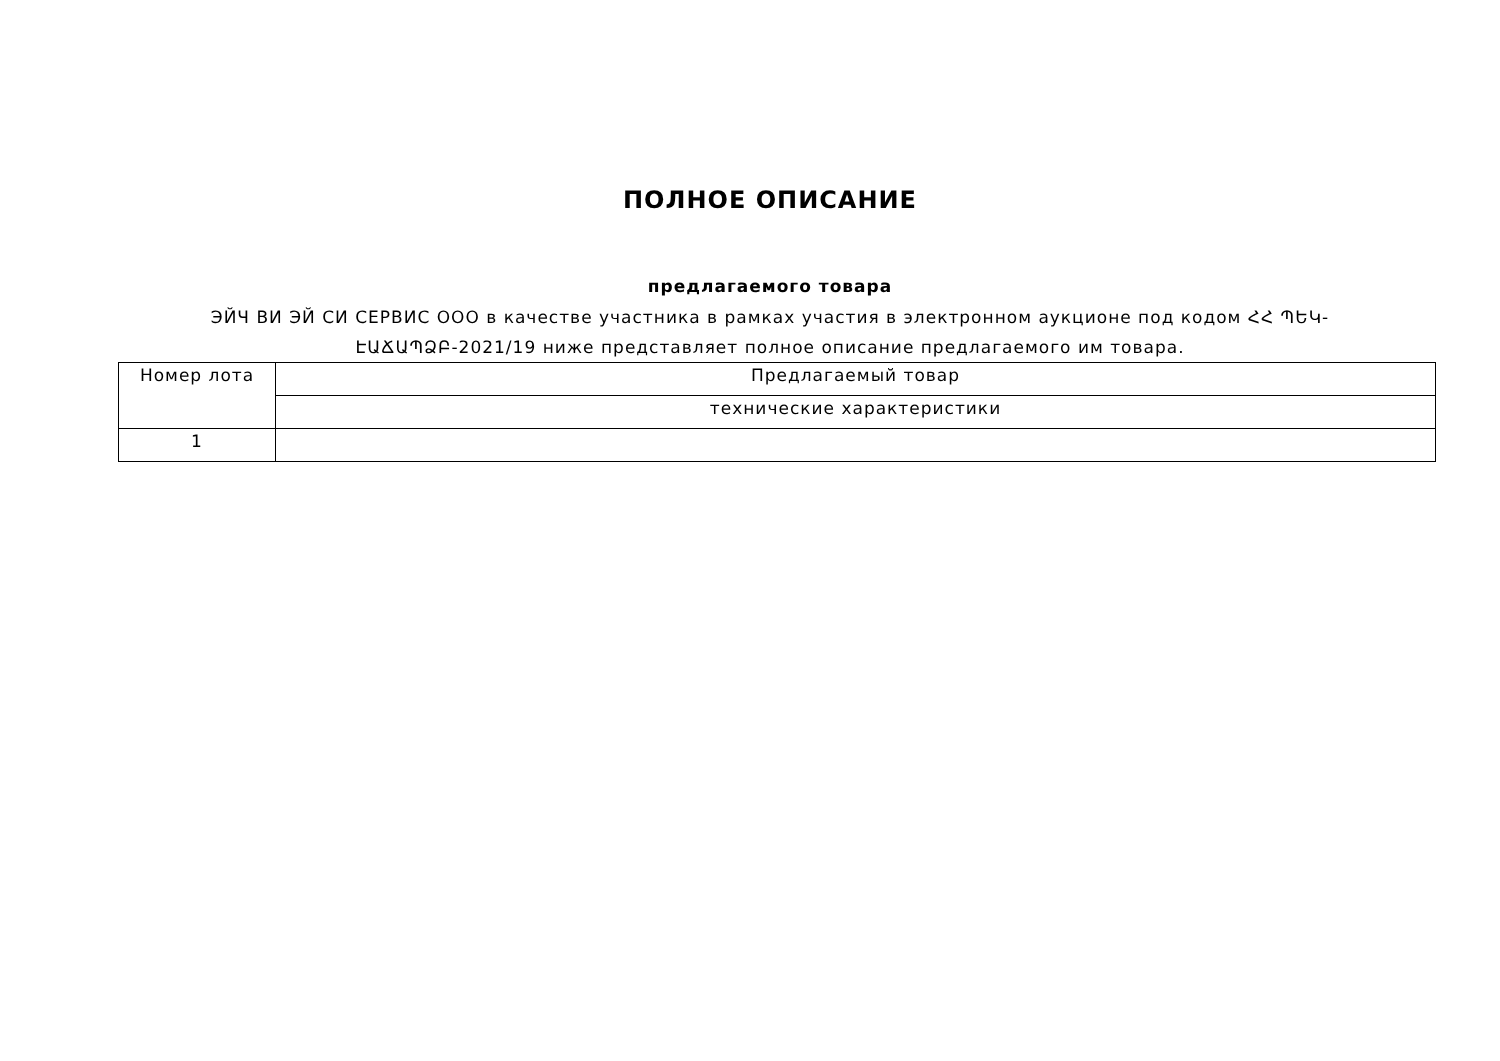ПОЛНОЕ ОПИСАНИЕ
предлагаемого товара
ЭЙЧ ВИ ЭЙ СИ СЕРВИС ООО в качестве участника в рамках участия в электронном аукционе под кодом ՀՀ ՊԵԿ-ԷԱՃԱՊՁԲ-2021/19 ниже представляет полное описание предлагаемого им товара.
| Номер лота | Предлагаемый товар |
| | технические характеристики |
| 1 | |